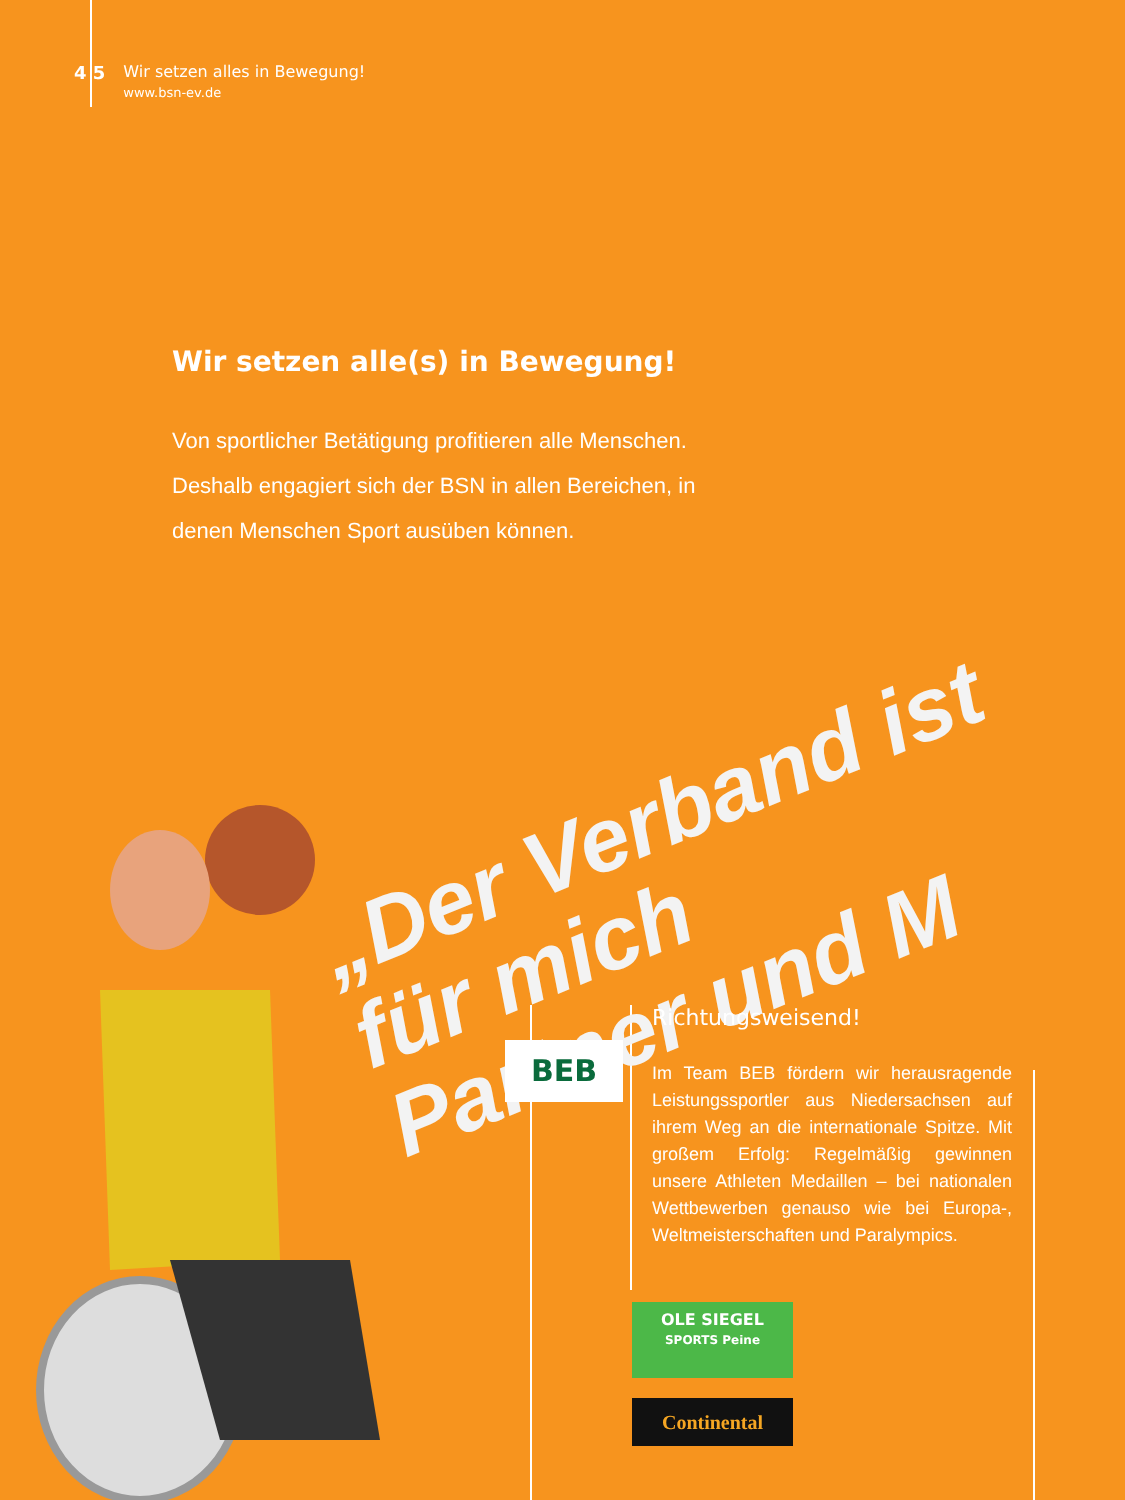4 5 Wir setzen alles in Bewegung!
www.bsn-ev.de
Wir setzen alle(s) in Bewegung!
Von sportlicher Betätigung profitieren alle Menschen. Deshalb engagiert sich der BSN in allen Bereichen, in denen Menschen Sport ausüben können.
„Der Verband ist für mich
Partner und M
BEB
Richtungsweisend!
Im Team BEB fördern wir herausragende Leistungssportler aus Niedersachsen auf ihrem Weg an die internationale Spitze. Mit großem Erfolg: Regelmäßig gewinnen unsere Athleten Medaillen – bei nationalen Wettbewerben genauso wie bei Europa-, Weltmeisterschaften und Paralympics.
OLE SIEGEL
SPORTS Peine
Continental